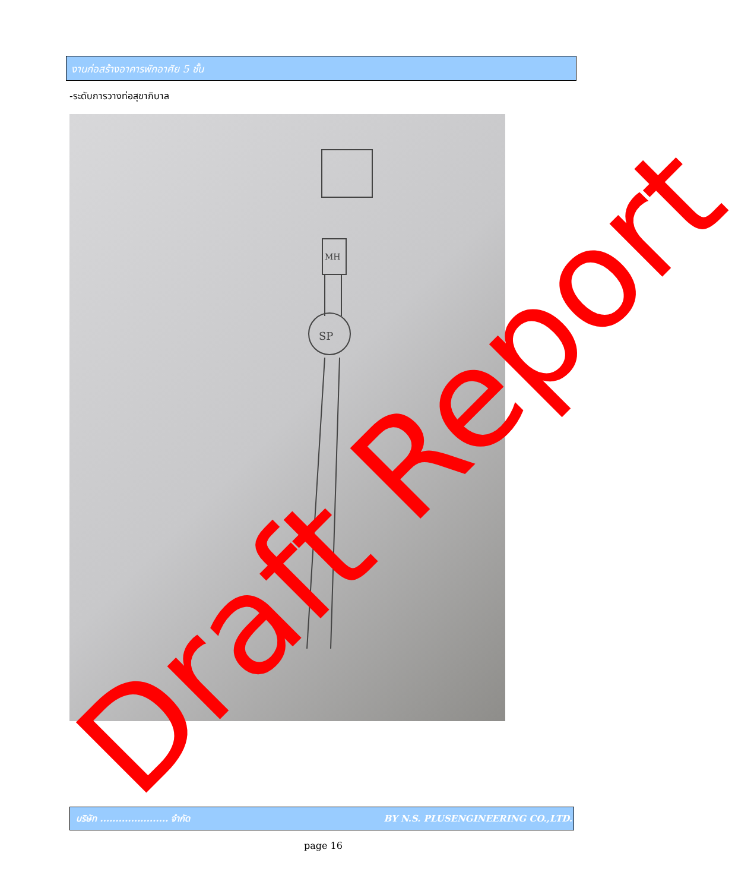งานก่อสร้างอาคารพักอาศัย 5 ชั้น
-ระดับการวางท่อสุขาภิบาล
SP
MH
Draft Report บริษัท ...................... จำกัด BY N.S. PLUSENGINEERING CO.,LTD.
page 16